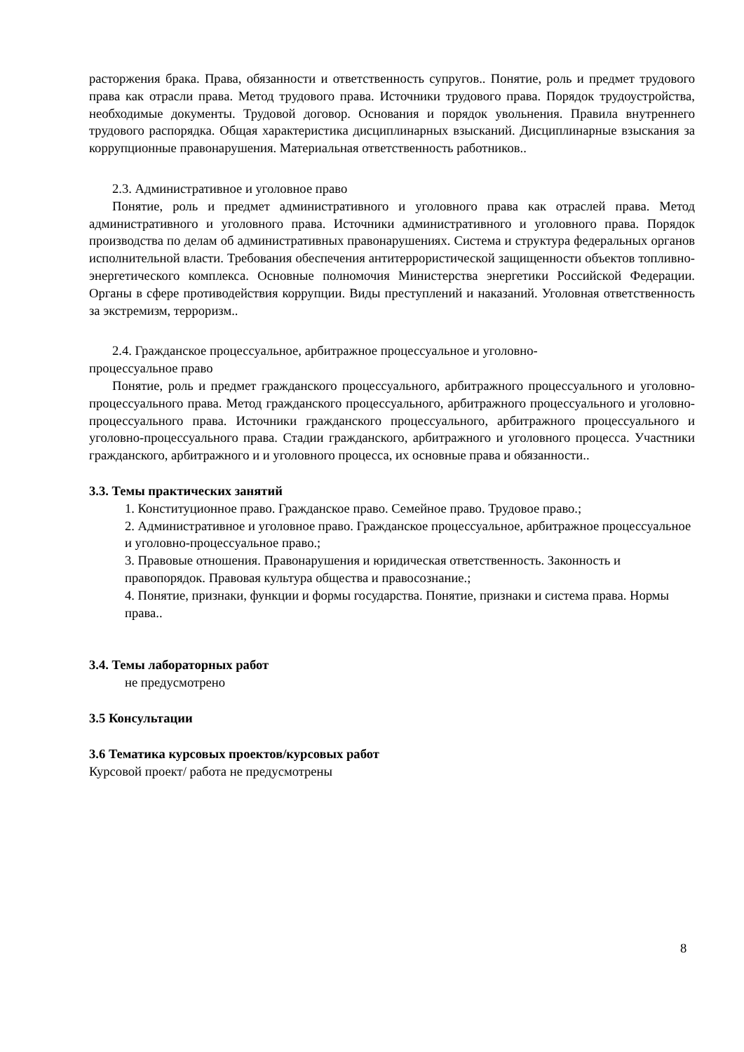расторжения брака. Права, обязанности и ответственность супругов.. Понятие, роль и предмет трудового права как отрасли права. Метод трудового права. Источники трудового права. Порядок трудоустройства, необходимые документы. Трудовой договор. Основания и порядок увольнения. Правила внутреннего трудового распорядка. Общая характеристика дисциплинарных взысканий. Дисциплинарные взыскания за коррупционные правонарушения. Материальная ответственность работников..
2.3. Административное и уголовное право
Понятие, роль и предмет административного и уголовного права как отраслей права. Метод административного и уголовного права. Источники административного и уголовного права. Порядок производства по делам об административных правонарушениях. Система и структура федеральных органов исполнительной власти. Требования обеспечения антитеррористической защищенности объектов топливно-энергетического комплекса. Основные полномочия Министерства энергетики Российской Федерации. Органы в сфере противодействия коррупции. Виды преступлений и наказаний. Уголовная ответственность за экстремизм, терроризм..
2.4. Гражданское процессуальное, арбитражное процессуальное и уголовно-
процессуальное право
Понятие, роль и предмет гражданского процессуального, арбитражного процессуального и уголовно-процессуального права. Метод гражданского процессуального, арбитражного процессуального и уголовно-процессуального права. Источники гражданского процессуального, арбитражного процессуального и уголовно-процессуального права. Стадии гражданского, арбитражного и уголовного процесса. Участники гражданского, арбитражного и и уголовного процесса, их основные права и обязанности..
3.3. Темы практических занятий
1. Конституционное право. Гражданское право. Семейное право. Трудовое право.;
2. Административное и уголовное право. Гражданское процессуальное, арбитражное процессуальное и уголовно-процессуальное право.;
3. Правовые отношения. Правонарушения и юридическая ответственность. Законность и правопорядок. Правовая культура общества и правосознание.;
4. Понятие, признаки, функции и формы государства. Понятие, признаки и система права. Нормы права..
3.4. Темы лабораторных работ
не предусмотрено
3.5 Консультации
3.6 Тематика курсовых проектов/курсовых работ
Курсовой проект/ работа не предусмотрены
8